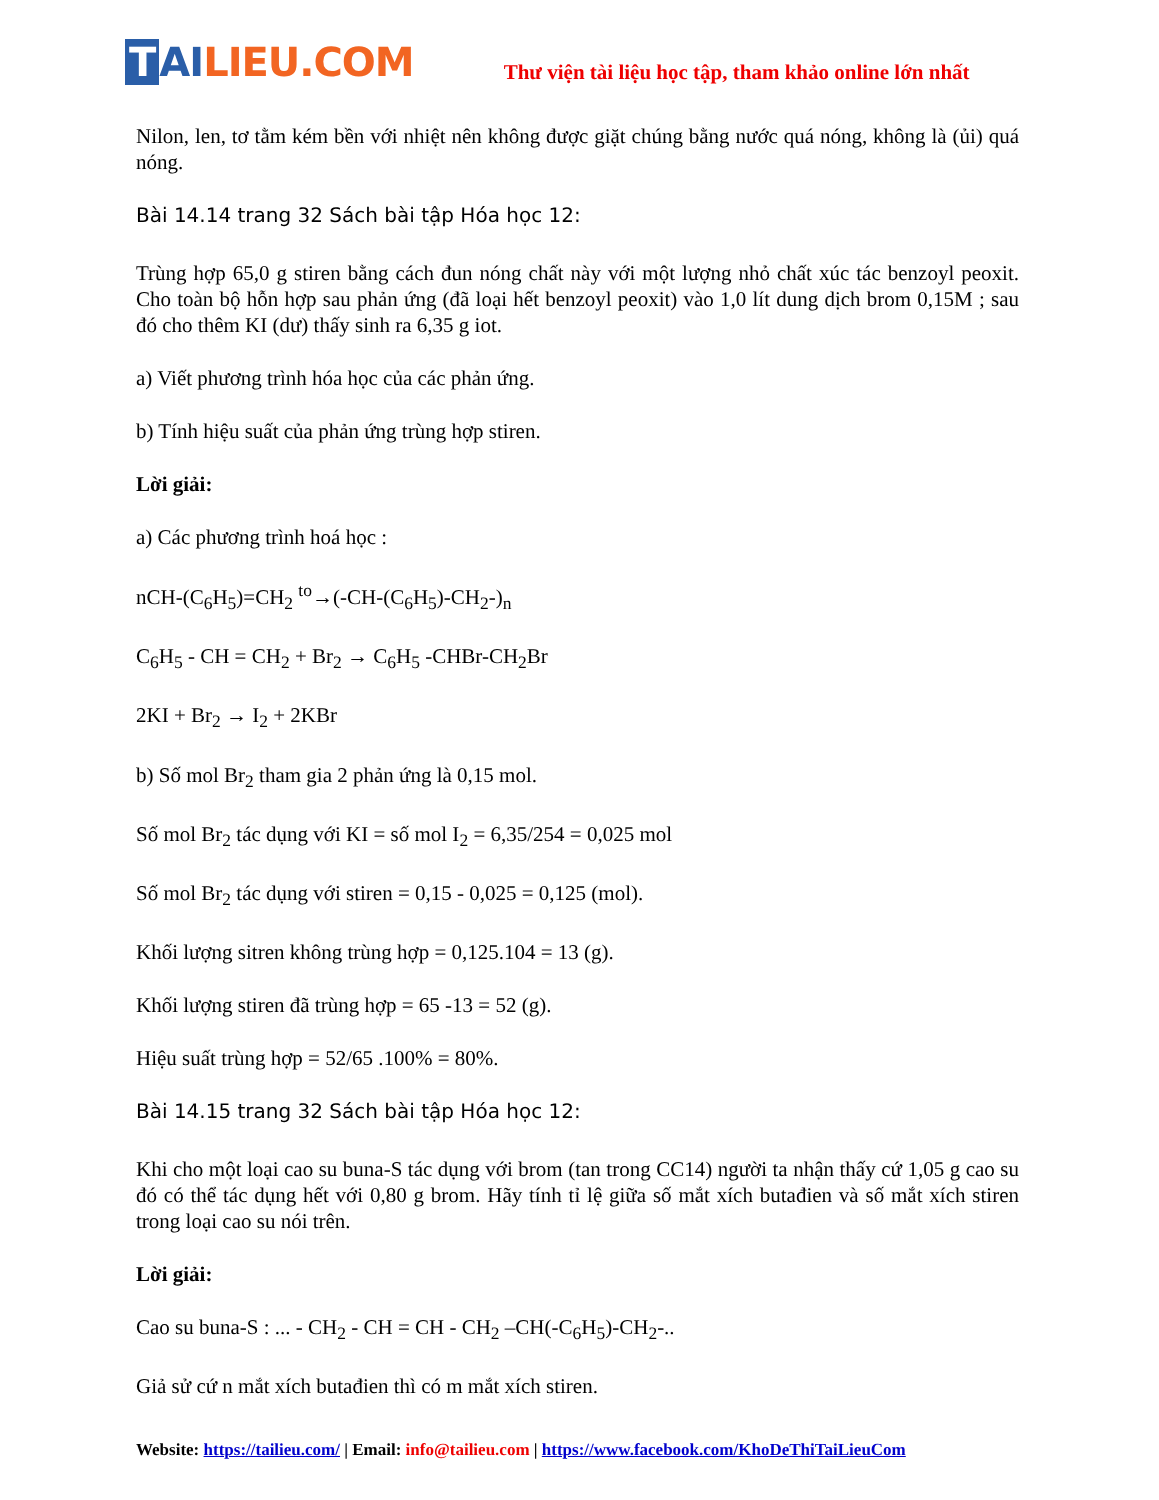T AI LIEU.COM
Thư viện tài liệu học tập, tham khảo online lớn nhất
Nilon, len, tơ tằm kém bền với nhiệt nên không được giặt chúng bằng nước quá nóng, không là (ủi) quá nóng.
Bài 14.14 trang 32 Sách bài tập Hóa học 12:
Trùng hợp 65,0 g stiren bằng cách đun nóng chất này với một lượng nhỏ chất xúc tác benzoyl peoxit. Cho toàn bộ hỗn hợp sau phản ứng (đã loại hết benzoyl peoxit) vào 1,0 lít dung dịch brom 0,15M ; sau đó cho thêm KI (dư) thấy sinh ra 6,35 g iot.
a) Viết phương trình hóa học của các phản ứng.
b) Tính hiệu suất của phản ứng trùng hợp stiren.
Lời giải:
a) Các phương trình hoá học :
nCH-(C<sub>6</sub>H<sub>5</sub>)=CH<sub>2</sub> <sup>to</sup>→(-CH-(C<sub>6</sub>H<sub>5</sub>)-CH<sub>2</sub>-)<sub>n</sub>
C<sub>6</sub>H<sub>5</sub> - CH = CH<sub>2</sub> + Br<sub>2</sub> → C<sub>6</sub>H<sub>5</sub> -CHBr-CH<sub>2</sub>Br
2KI + Br<sub>2</sub> → I<sub>2</sub> + 2KBr
b) Số mol Br<sub>2</sub> tham gia 2 phản ứng là 0,15 mol.
Số mol Br<sub>2</sub> tác dụng với KI = số mol I<sub>2</sub> = 6,35/254 = 0,025 mol
Số mol Br<sub>2</sub> tác dụng với stiren = 0,15 - 0,025 = 0,125 (mol).
Khối lượng sitren không trùng hợp = 0,125.104 = 13 (g).
Khối lượng stiren đã trùng hợp = 65 -13 = 52 (g).
Hiệu suất trùng hợp = 52/65 .100% = 80%.
Bài 14.15 trang 32 Sách bài tập Hóa học 12:
Khi cho một loại cao su buna-S tác dụng với brom (tan trong CC14) người ta nhận thấy cứ 1,05 g cao su đó có thể tác dụng hết với 0,80 g brom. Hãy tính tỉ lệ giữa số mắt xích butađien và số mắt xích stiren trong loại cao su nói trên.
Lời giải:
Cao su buna-S : ... - CH<sub>2</sub> - CH = CH - CH<sub>2</sub> –CH(-C<sub>6</sub>H<sub>5</sub>)-CH<sub>2</sub>-..
Giả sử cứ n mắt xích butađien thì có m mắt xích stiren.
Website: https://tailieu.com/ | Email: info@tailieu.com | https://www.facebook.com/KhoDeThiTaiLieuCom